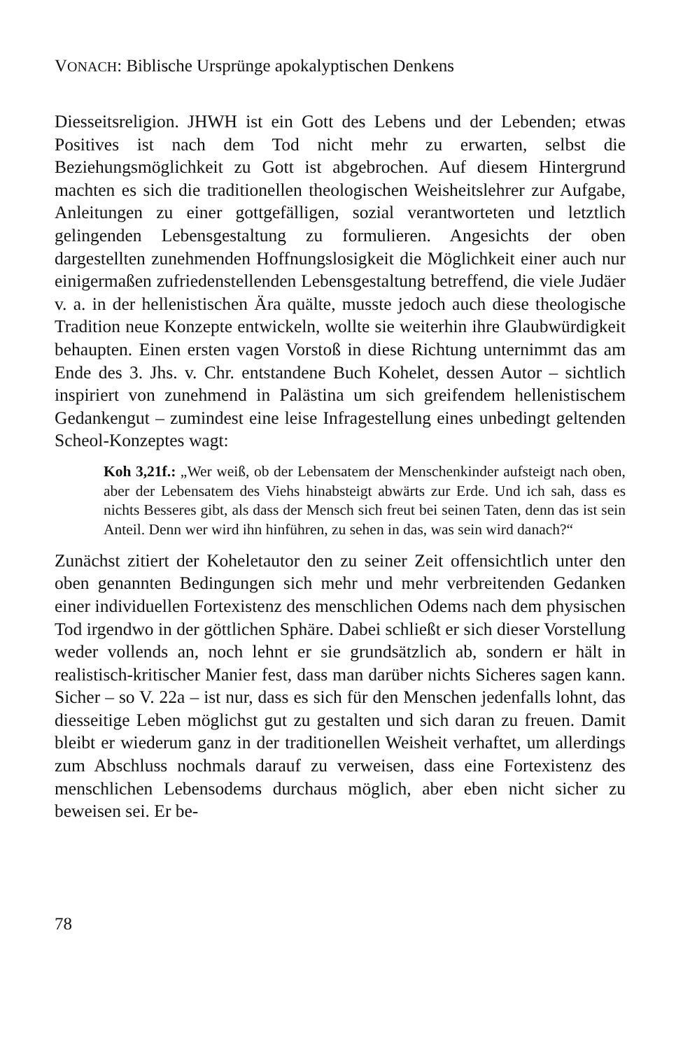VONACH: Biblische Ursprünge apokalyptischen Denkens
Diesseitsreligion. JHWH ist ein Gott des Lebens und der Lebenden; etwas Positives ist nach dem Tod nicht mehr zu erwarten, selbst die Beziehungsmöglichkeit zu Gott ist abgebrochen. Auf diesem Hintergrund machten es sich die traditionellen theologischen Weisheitslehrer zur Aufgabe, Anleitungen zu einer gottgefälligen, sozial verantworteten und letztlich gelingenden Lebensgestaltung zu formulieren. Angesichts der oben dargestellten zunehmenden Hoffnungslosigkeit die Möglichkeit einer auch nur einigermaßen zufriedenstellenden Lebensgestaltung betreffend, die viele Judäer v. a. in der hellenistischen Ära quälte, musste jedoch auch diese theologische Tradition neue Konzepte entwickeln, wollte sie weiterhin ihre Glaubwürdigkeit behaupten. Einen ersten vagen Vorstoß in diese Richtung unternimmt das am Ende des 3. Jhs. v. Chr. entstandene Buch Kohelet, dessen Autor – sichtlich inspiriert von zunehmend in Palästina um sich greifendem hellenistischem Gedankengut – zumindest eine leise Infragestellung eines unbedingt geltenden Scheol-Konzeptes wagt:
Koh 3,21f.: „Wer weiß, ob der Lebensatem der Menschenkinder aufsteigt nach oben, aber der Lebensatem des Viehs hinabsteigt abwärts zur Erde. Und ich sah, dass es nichts Besseres gibt, als dass der Mensch sich freut bei seinen Taten, denn das ist sein Anteil. Denn wer wird ihn hinführen, zu sehen in das, was sein wird danach?“
Zunächst zitiert der Koheletautor den zu seiner Zeit offensichtlich unter den oben genannten Bedingungen sich mehr und mehr verbreitenden Gedanken einer individuellen Fortexistenz des menschlichen Odems nach dem physischen Tod irgendwo in der göttlichen Sphäre. Dabei schließt er sich dieser Vorstellung weder vollends an, noch lehnt er sie grundsätzlich ab, sondern er hält in realistisch-kritischer Manier fest, dass man darüber nichts Sicheres sagen kann. Sicher – so V. 22a – ist nur, dass es sich für den Menschen jedenfalls lohnt, das diesseitige Leben möglichst gut zu gestalten und sich daran zu freuen. Damit bleibt er wiederum ganz in der traditionellen Weisheit verhaftet, um allerdings zum Abschluss nochmals darauf zu verweisen, dass eine Fortexistenz des menschlichen Lebensodems durchaus möglich, aber eben nicht sicher zu beweisen sei. Er be-
78